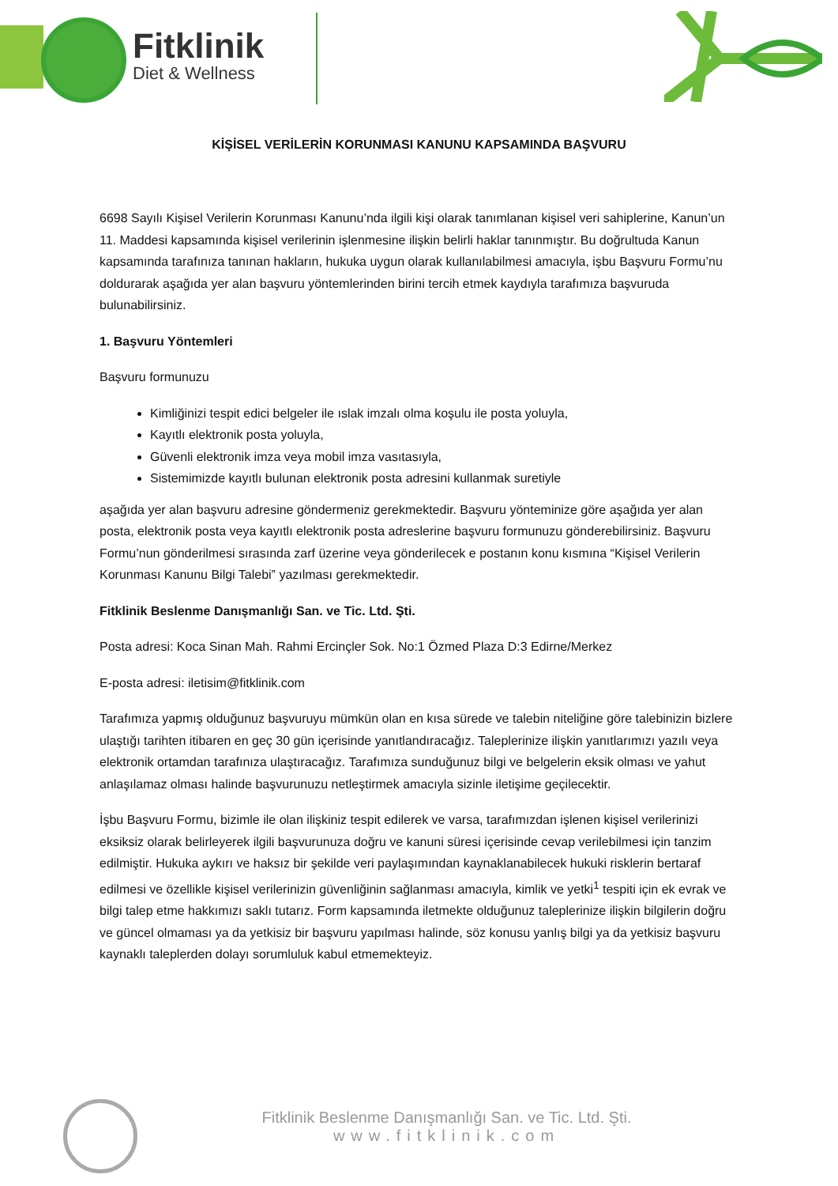Fitklinik
Diet & Wellness
KİŞİSEL VERİLERİN KORUNMASI KANUNU KAPSAMINDA BAŞVURU
6698 Sayılı Kişisel Verilerin Korunması Kanunu’nda ilgili kişi olarak tanımlanan kişisel veri sahiplerine, Kanun’un 11. Maddesi kapsamında kişisel verilerinin işlenmesine ilişkin belirli haklar tanınmıştır. Bu doğrultuda Kanun kapsamında tarafınıza tanınan hakların, hukuka uygun olarak kullanılabilmesi amacıyla, işbu Başvuru Formu’nu doldurarak aşağıda yer alan başvuru yöntemlerinden birini tercih etmek kaydıyla tarafımıza başvuruda bulunabilirsiniz.
1. Başvuru Yöntemleri
Başvuru formunuzu
Kimliğinizi tespit edici belgeler ile ıslak imzalı olma koşulu ile posta yoluyla,
Kayıtlı elektronik posta yoluyla,
Güvenli elektronik imza veya mobil imza vasıtasıyla,
Sistemimizde kayıtlı bulunan elektronik posta adresini kullanmak suretiyle
aşağıda yer alan başvuru adresine göndermeniz gerekmektedir. Başvuru yönteminize göre aşağıda yer alan posta, elektronik posta veya kayıtlı elektronik posta adreslerine başvuru formunuzu gönderebilirsiniz. Başvuru Formu’nun gönderilmesi sırasında zarf üzerine veya gönderilecek e postanın konu kısmına “Kişisel Verilerin Korunması Kanunu Bilgi Talebi” yazılması gerekmektedir.
Fitklinik Beslenme Danışmanlığı San. ve Tic. Ltd. Şti.
Posta adresi: Koca Sinan Mah. Rahmi Ercinçler Sok. No:1 Özmed Plaza D:3 Edirne/Merkez
E-posta adresi: iletisim@fitklinik.com
Tarafımıza yapmış olduğunuz başvuruyu mümkün olan en kısa sürede ve talebin niteliğine göre talebinizin bizlere ulaştığı tarihten itibaren en geç 30 gün içerisinde yanıtlandıracağız. Taleplerinize ilişkin yanıtlarımızı yazılı veya elektronik ortamdan tarafınıza ulaştıracağız. Tarafımıza sunduğunuz bilgi ve belgelerin eksik olması ve yahut anlaşılamaz olması halinde başvurunuzu netleştirmek amacıyla sizinle iletişime geçilecektir.
İşbu Başvuru Formu, bizimle ile olan ilişkiniz tespit edilerek ve varsa, tarafımızdan işlenen kişisel verilerinizi eksiksiz olarak belirleyerek ilgili başvurunuza doğru ve kanuni süresi içerisinde cevap verilebilmesi için tanzim edilmiştir. Hukuka aykırı ve haksız bir şekilde veri paylaşımından kaynaklanabilecek hukuki risklerin bertaraf edilmesi ve özellikle kişisel verilerinizin güvenliğinin sağlanması amacıyla, kimlik ve yetki<sup>1</sup> tespiti için ek evrak ve bilgi talep etme hakkımızı saklı tutarız. Form kapsamında iletmekte olduğunuz taleplerinize ilişkin bilgilerin doğru ve güncel olmaması ya da yetkisiz bir başvuru yapılması halinde, söz konusu yanlış bilgi ya da yetkisiz başvuru kaynaklı taleplerden dolayı sorumluluk kabul etmemekteyiz.
Fitklinik Beslenme Danışmanlığı San. ve Tic. Ltd. Şti.
www.fitklinik.com